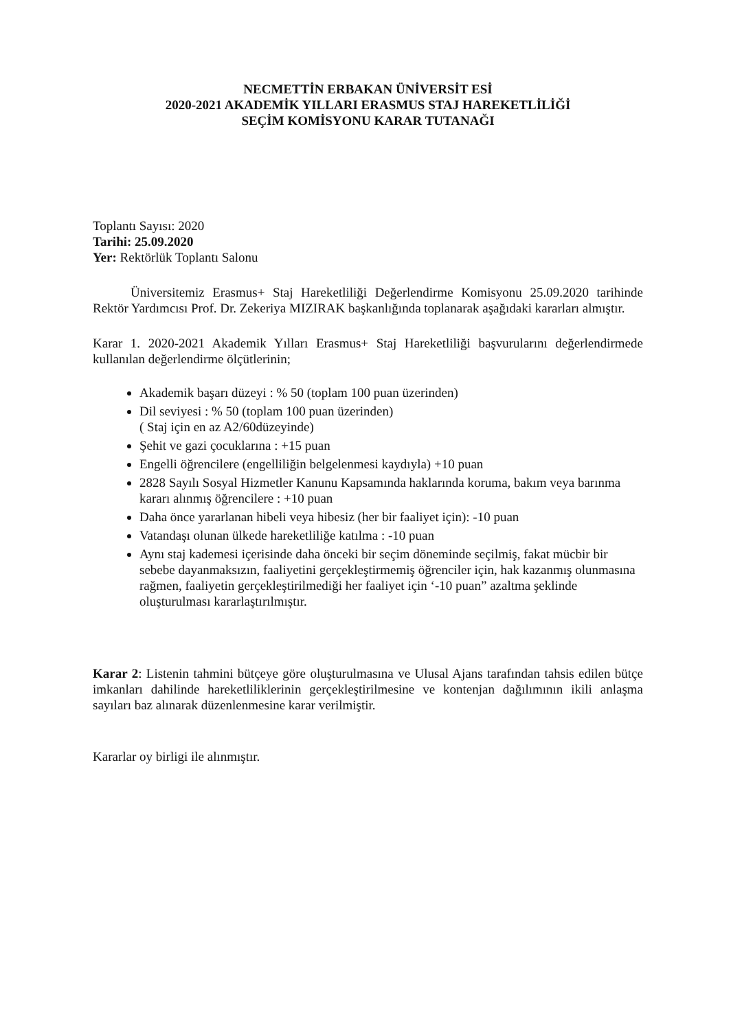NECMETTİN ERBAKAN ÜNİVERSİT ESİ
2020-2021 AKADEMİK YILLARI ERASMUS STAJ HAREKETLİLİĞİ
SEÇİM KOMİSYONU KARAR TUTANAĞI
Toplantı Sayısı: 2020
Tarihi: 25.09.2020
Yer: Rektörlük Toplantı Salonu
Üniversitemiz Erasmus+ Staj Hareketliliği Değerlendirme Komisyonu 25.09.2020 tarihinde Rektör Yardımcısı Prof. Dr. Zekeriya MIZIRAK başkanlığında toplanarak aşağıdaki kararları almıştır.
Karar 1. 2020-2021 Akademik Yılları Erasmus+ Staj Hareketliliği başvurularını değerlendirmede kullanılan değerlendirme ölçütlerinin;
Akademik başarı düzeyi : % 50 (toplam 100 puan üzerinden)
Dil seviyesi : % 50 (toplam 100 puan üzerinden)
( Staj için en az A2/60düzeyinde)
Şehit ve gazi çocuklarına : +15 puan
Engelli öğrencilere (engelliliğin belgelenmesi kaydıyla) +10 puan
2828 Sayılı Sosyal Hizmetler Kanunu Kapsamında haklarında koruma, bakım veya barınma kararı alınmış öğrencilere : +10 puan
Daha önce yararlanan hibeli veya hibesiz (her bir faaliyet için): -10 puan
Vatandaşı olunan ülkede hareketliliğe katılma : -10 puan
Aynı staj kademesi içerisinde daha önceki bir seçim döneminde seçilmiş, fakat mücbir bir sebebe dayanmaksızın, faaliyetini gerçekleştirmemiş öğrenciler için, hak kazanmış olunmasına rağmen, faaliyetin gerçekleştirilmediği her faaliyet için ‘-10 puan” azaltma şeklinde oluşturulması kararlaştırılmıştır.
Karar 2: Listenin tahmini bütçeye göre oluşturulmasına ve Ulusal Ajans tarafından tahsis edilen bütçe imkanları dahilinde hareketliliklerinin gerçekleştirilmesine ve kontenjan dağılımının ikili anlaşma sayıları baz alınarak düzenlenmesine karar verilmiştir.
Kararlar oy birligi ile alınmıştır.